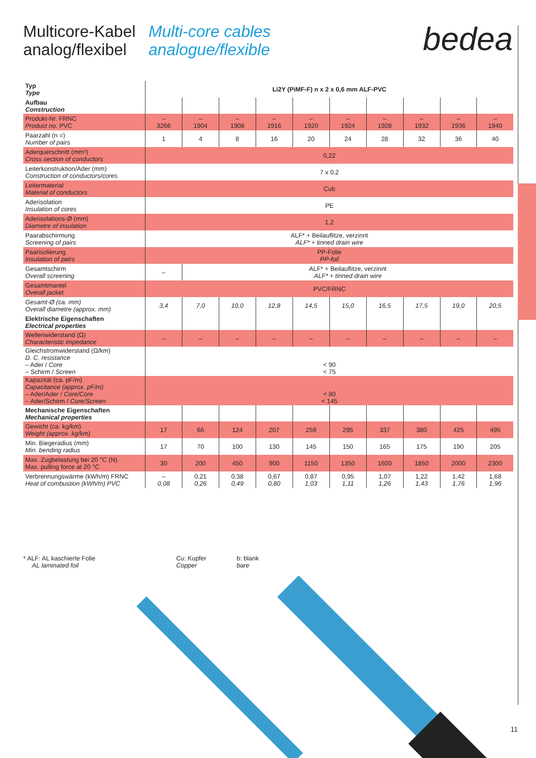Multicore-Kabel
analog/flexibel
Multi-core cables
analogue/flexible
bedea
| Typ Type | Li2Y (PiMF-F) n x 2 x 0,6 mm ALF-PVC | | | | | | | | | |
| Aufbau Construction | | | | | | | | | | |
| Produkt-Nr. FRNC Product no. PVC | – 3266 | – 1904 | – 1908 | – 1916 | – 1920 | – 1924 | – 1928 | – 1932 | – 1936 | – 1940 |
| Paarzahl (n =) Number of pairs | 1 | 4 | 8 | 16 | 20 | 24 | 28 | 32 | 36 | 40 |
| Aderquerschnitt (mm²) Cross section of conductors | 0,22 | | | | | | | | | |
| Leiterkonstruktion/Ader (mm) Construction of conductors/cores | 7 x 0,2 | | | | | | | | | |
| Leitermaterial Material of conductors | Cub | | | | | | | | | |
| Aderisolation Insulation of cores | PE | | | | | | | | | |
| Aderisolations-Ø (mm) Diametre of insulation | 1,2 | | | | | | | | | |
| Paarabschirmung Screening of pairs | ALF* + Beilauflitze, verzinnt ALF* + tinned drain wire | | | | | | | | | |
| Paarisolierung Insulation of pairs | PP-Folie PP-foil | | | | | | | | | |
| Gesamtschirm Overall screening | – | ALF* + Beilauflitze, verzinnt ALF* + tinned drain wire | | | | | | | | |
| Gesamtmantel Overall jacket | PVC/FRNC | | | | | | | | | |
| Gesamt-Ø (ca. mm) Overall diametre (approx. mm) | 3,4 | 7,0 | 10,0 | 12,8 | 14,5 | 15,0 | 16,5 | 17,5 | 19,0 | 20,5 |
| Elektrische Eigenschaften Electrical properties | | | | | | | | | | |
| Wellenwiderstand (Ω) Characteristic impedance | – | – | – | – | – | – | – | – | – | – |
| Gleichstromwiderstand (Ω/km) D. C. resistance – Ader / Core – Schirm / Screen | < 90 < 75 | | | | | | | | | |
| Kapazität (ca. pF/m) Capacitance (approx. pF/m) – Ader/Ader / Core/Core – Ader/Schirm / Core/Screen | < 80 < 145 | | | | | | | | | |
| Mechanische Eigenschaften Mechanical properties | | | | | | | | | | |
| Gewicht (ca. kg/km) Weight (approx. kg/km) | 17 | 66 | 124 | 207 | 259 | 295 | 337 | 380 | 425 | 495 |
| Min. Biegeradius (mm) Min. bending radius | 17 | 70 | 100 | 130 | 145 | 150 | 165 | 175 | 190 | 205 |
| Max. Zugbelastung bei 20 °C (N) Max. pulling force at 20 °C | 30 | 200 | 450 | 900 | 1150 | 1350 | 1600 | 1850 | 2000 | 2300 |
| Verbrennungswärme (kWh/m) FRNC Heat of combustion (kWh/m) PVC | – 0,08 | 0,21 0,26 | 0,38 0,49 | 0,67 0,80 | 0,87 1,03 | 0,95 1,11 | 1,07 1,26 | 1,22 1,43 | 1,42 1,76 | 1,68 1,96 |
* ALF: AL kaschierte Folie
AL laminated foil
Cu: Kupfer
Copper
b: blank
bare
11